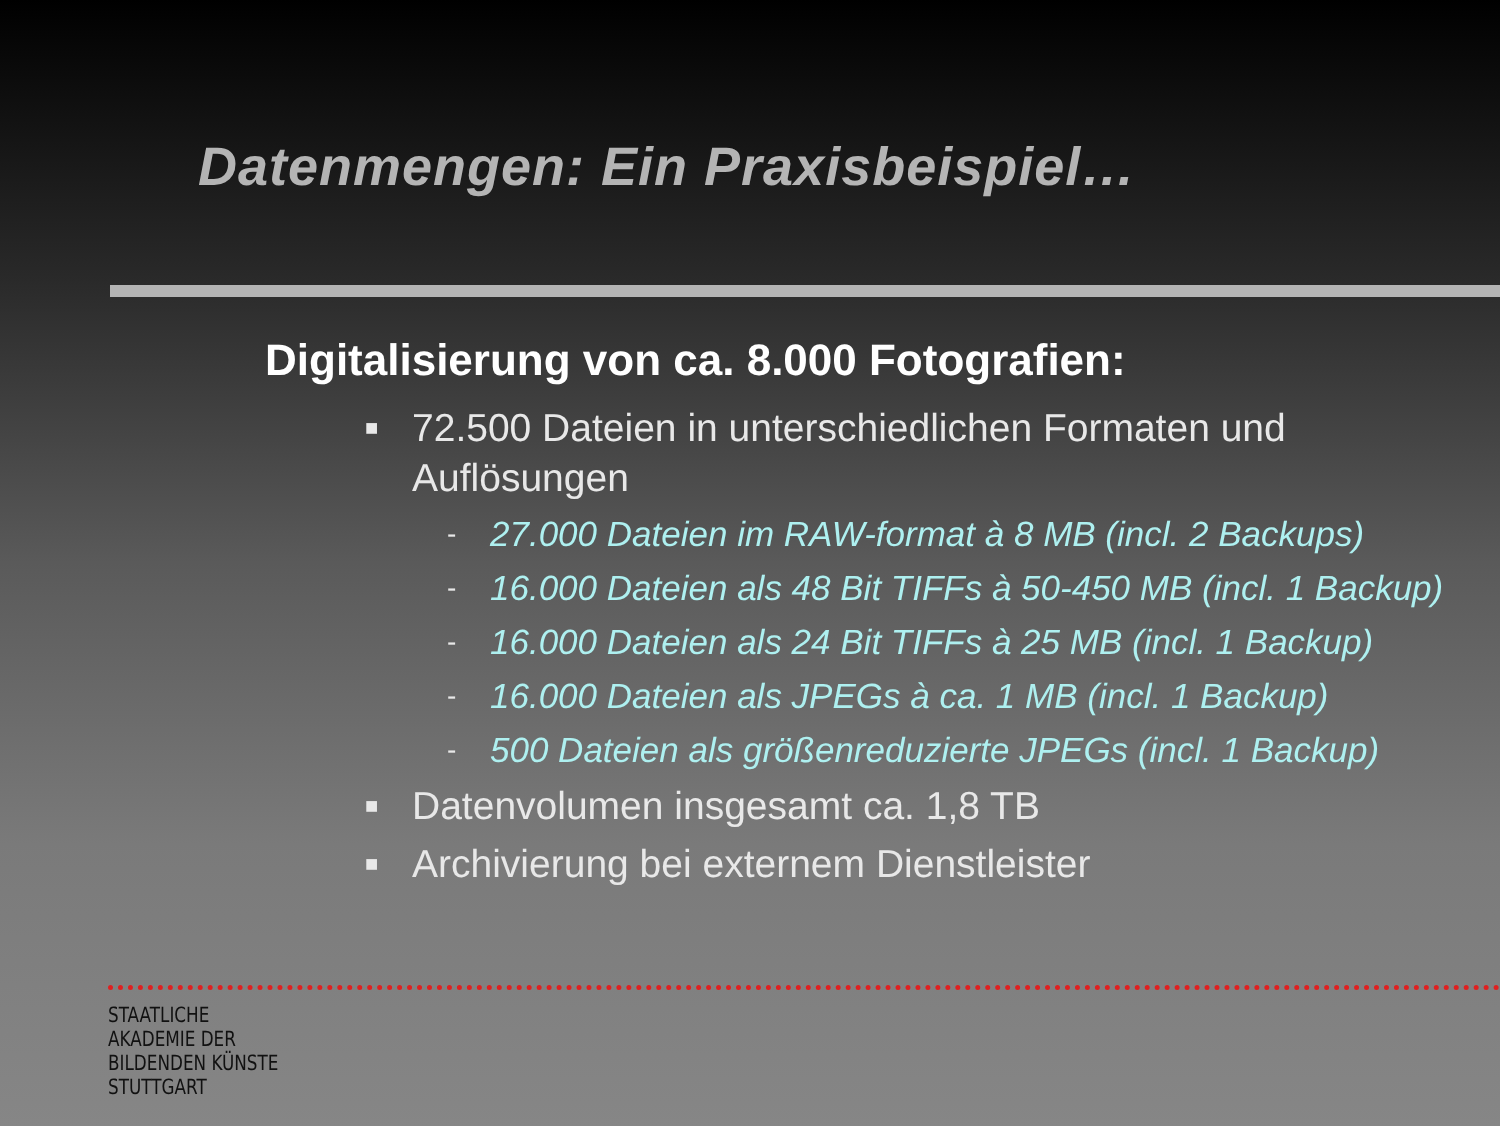Datenmengen: Ein Praxisbeispiel…
Digitalisierung von ca. 8.000 Fotografien:
■ 72.500 Dateien in unterschiedlichen Formaten und Auflösungen
- 27.000 Dateien im RAW-format à 8 MB (incl. 2 Backups)
- 16.000 Dateien als 48 Bit TIFFs à 50-450 MB (incl. 1 Backup)
- 16.000 Dateien als 24 Bit TIFFs à 25 MB (incl. 1 Backup)
- 16.000 Dateien als JPEGs à ca. 1 MB (incl. 1 Backup)
- 500 Dateien als größenreduzierte JPEGs (incl. 1 Backup)
■ Datenvolumen insgesamt ca. 1,8 TB
■ Archivierung bei externem Dienstleister
STAATLICHE
AKADEMIE DER
BILDENDEN KÜNSTE
STUTTGART